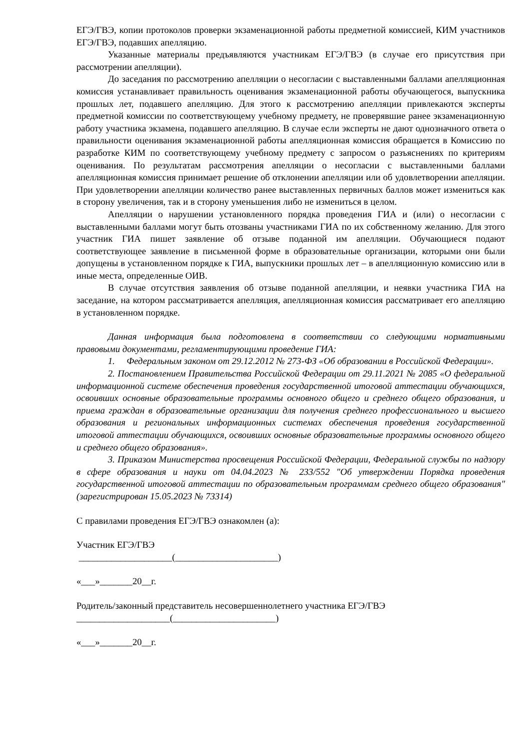ЕГЭ/ГВЭ, копии протоколов проверки экзаменационной работы предметной комиссией, КИМ участников ЕГЭ/ГВЭ, подавших апелляцию.
Указанные материалы предъявляются участникам ЕГЭ/ГВЭ (в случае его присутствия при рассмотрении апелляции).
До заседания по рассмотрению апелляции о несогласии с выставленными баллами апелляционная комиссия устанавливает правильность оценивания экзаменационной работы обучающегося, выпускника прошлых лет, подавшего апелляцию. Для этого к рассмотрению апелляции привлекаются эксперты предметной комиссии по соответствующему учебному предмету, не проверявшие ранее экзаменационную работу участника экзамена, подавшего апелляцию. В случае если эксперты не дают однозначного ответа о правильности оценивания экзаменационной работы апелляционная комиссия обращается в Комиссию по разработке КИМ по соответствующему учебному предмету с запросом о разъяснениях по критериям оценивания. По результатам рассмотрения апелляции о несогласии с выставленными баллами апелляционная комиссия принимает решение об отклонении апелляции или об удовлетворении апелляции. При удовлетворении апелляции количество ранее выставленных первичных баллов может измениться как в сторону увеличения, так и в сторону уменьшения либо не измениться в целом.
Апелляции о нарушении установленного порядка проведения ГИА и (или) о несогласии с выставленными баллами могут быть отозваны участниками ГИА по их собственному желанию. Для этого участник ГИА пишет заявление об отзыве поданной им апелляции. Обучающиеся подают соответствующее заявление в письменной форме в образовательные организации, которыми они были допущены в установленном порядке к ГИА, выпускники прошлых лет – в апелляционную комиссию или в иные места, определенные ОИВ.
В случае отсутствия заявления об отзыве поданной апелляции, и неявки участника ГИА на заседание, на котором рассматривается апелляция, апелляционная комиссия рассматривает его апелляцию в установленном порядке.
Данная информация была подготовлена в соответствии со следующими нормативными правовыми документами, регламентирующими проведение ГИА:
1. Федеральным законом от 29.12.2012 № 273-ФЗ «Об образовании в Российской Федерации».
2. Постановлением Правительства Российской Федерации от 29.11.2021 № 2085 «О федеральной информационной системе обеспечения проведения государственной итоговой аттестации обучающихся, освоивших основные образовательные программы основного общего и среднего общего образования, и приема граждан в образовательные организации для получения среднего профессионального и высшего образования и региональных информационных системах обеспечения проведения государственной итоговой аттестации обучающихся, освоивших основные образовательные программы основного общего и среднего общего образования».
3. Приказом Министерства просвещения Российской Федерации, Федеральной службы по надзору в сфере образования и науки от 04.04.2023 № 233/552 "Об утверждении Порядка проведения государственной итоговой аттестации по образовательным программам среднего общего образования" (зарегистрирован 15.05.2023 № 73314)
С правилами проведения ЕГЭ/ГВЭ ознакомлен (а):
Участник ЕГЭ/ГВЭ
____________________(______________________)
«___»_______20__г.
Родитель/законный представитель несовершеннолетнего участника ЕГЭ/ГВЭ
____________________(______________________)
«___»_______20__г.